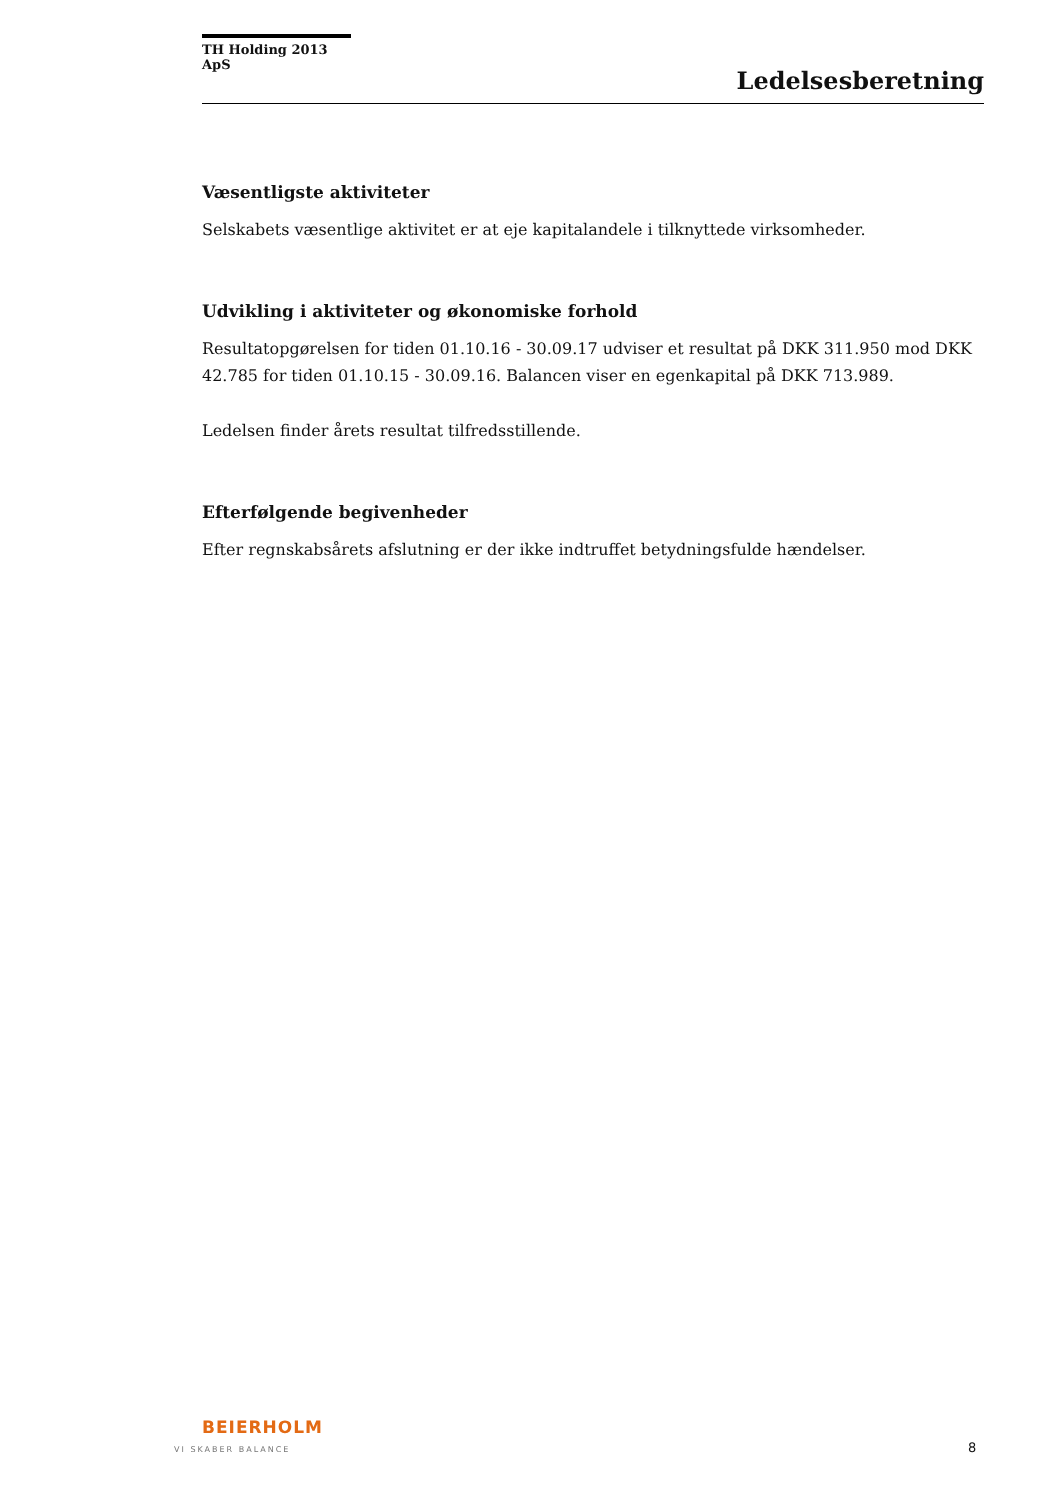TH Holding 2013 ApS
Ledelsesberetning
Væsentligste aktiviteter
Selskabets væsentlige aktivitet er at eje kapitalandele i tilknyttede virksomheder.
Udvikling i aktiviteter og økonomiske forhold
Resultatopgørelsen for tiden 01.10.16 - 30.09.17 udviser et resultat på DKK 311.950 mod DKK 42.785 for tiden 01.10.15 - 30.09.16. Balancen viser en egenkapital på DKK 713.989.
Ledelsen finder årets resultat tilfredsstillende.
Efterfølgende begivenheder
Efter regnskabsårets afslutning er der ikke indtruffet betydningsfulde hændelser.
BEIERHOLM
VI SKABER BALANCE
8